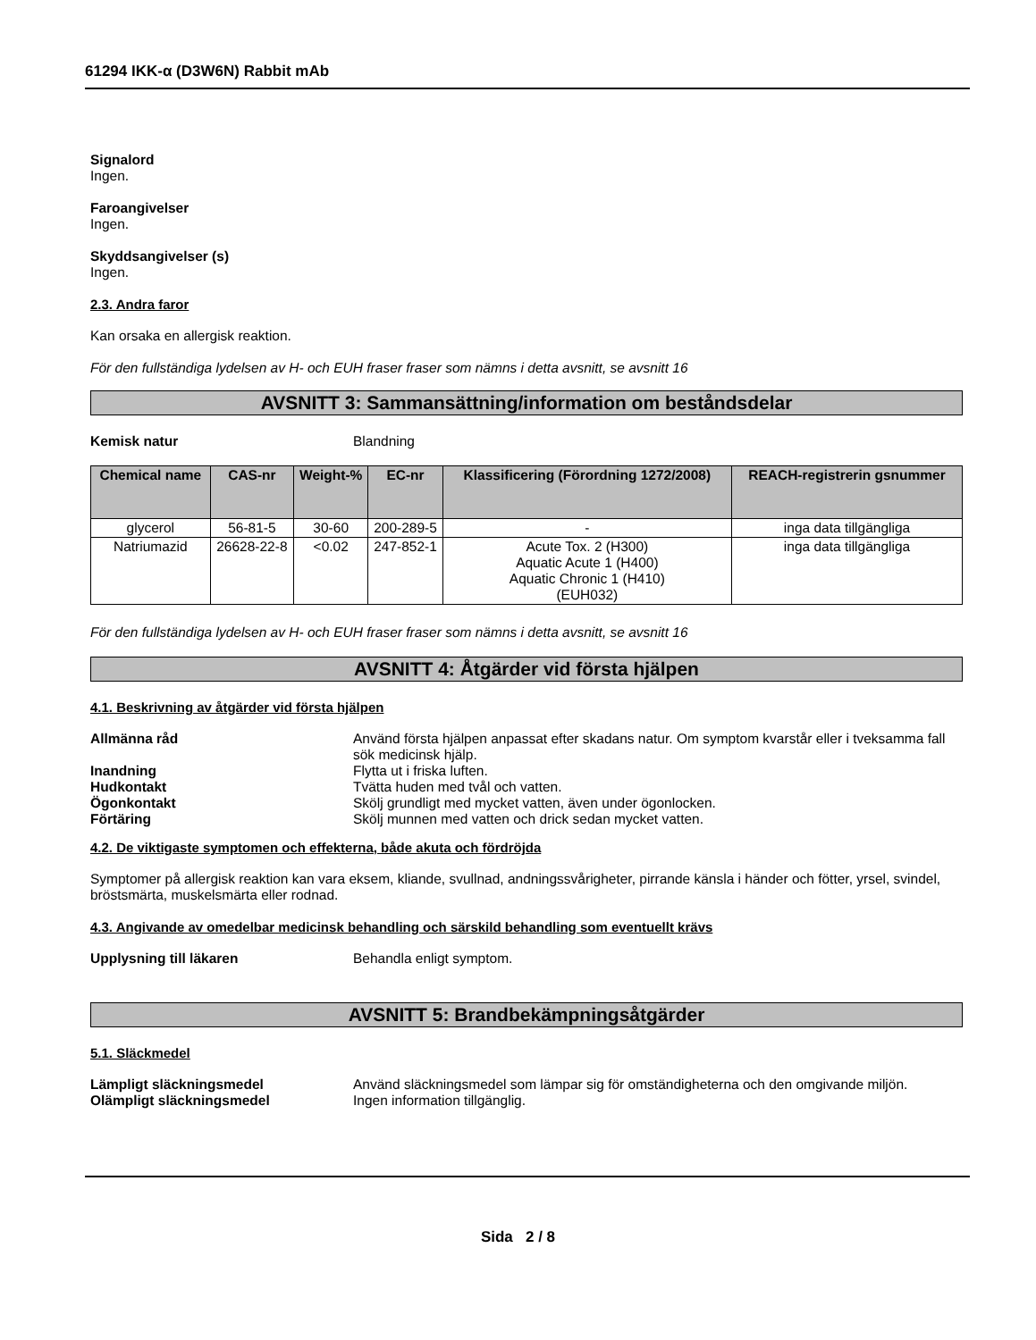61294 IKK-α (D3W6N) Rabbit mAb
Signalord
Ingen.
Faroangivelser
Ingen.
Skyddsangivelser (s)
Ingen.
2.3. Andra faror
Kan orsaka en allergisk reaktion.
För den fullständiga lydelsen av H- och EUH fraser fraser som nämns i detta avsnitt, se avsnitt 16
AVSNITT 3: Sammansättning/information om beståndsdelar
Kemisk natur Blandning
| Chemical name | CAS-nr | Weight-% | EC-nr | Klassificering (Förordning 1272/2008) | REACH-registrerin gsnummer |
| --- | --- | --- | --- | --- | --- |
| glycerol | 56-81-5 | 30-60 | 200-289-5 | - | inga data tillgängliga |
| Natriumazid | 26628-22-8 | <0.02 | 247-852-1 | Acute Tox. 2 (H300) Aquatic Acute 1 (H400) Aquatic Chronic 1 (H410) (EUH032) | inga data tillgängliga |
För den fullständiga lydelsen av H- och EUH fraser fraser som nämns i detta avsnitt, se avsnitt 16
AVSNITT 4: Åtgärder vid första hjälpen
4.1. Beskrivning av åtgärder vid första hjälpen
Allmänna råd Använd första hjälpen anpassat efter skadans natur. Om symptom kvarstår eller i tveksamma fall sök medicinsk hjälp.
Inandning Flytta ut i friska luften.
Hudkontakt Tvätta huden med tvål och vatten.
Ögonkontakt Skölj grundligt med mycket vatten, även under ögonlocken.
Förtäring Skölj munnen med vatten och drick sedan mycket vatten.
4.2. De viktigaste symptomen och effekterna, både akuta och fördröjda
Symptomer på allergisk reaktion kan vara eksem, kliande, svullnad, andningssvårigheter, pirrande känsla i händer och fötter, yrsel, svindel, bröstsmärta, muskelsmärta eller rodnad.
4.3. Angivande av omedelbar medicinsk behandling och särskild behandling som eventuellt krävs
Upplysning till läkaren Behandla enligt symptom.
AVSNITT 5: Brandbekämpningsåtgärder
5.1. Släckmedel
Lämpligt släckningsmedel Använd släckningsmedel som lämpar sig för omständigheterna och den omgivande miljön.
Olämpligt släckningsmedel Ingen information tillgänglig.
Sida 2 / 8